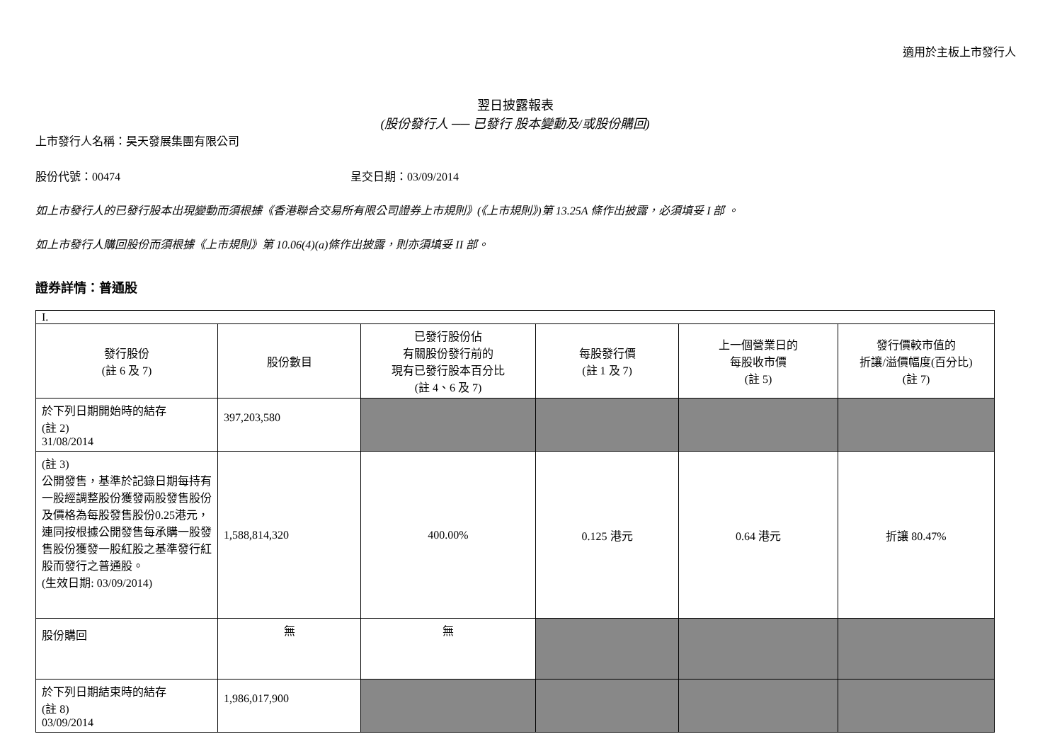適用於主板上市發行人
翌日披露報表
(股份發行人 ── 已發行 股本變動及/或股份購回)
上市發行人名稱：昊天發展集團有限公司
股份代號：00474 呈交日期：03/09/2014
如上市發行人的已發行股本出現變動而須根據《香港聯合交易所有限公司證券上市規則》(《上市規則》)第 13.25A 條作出披露，必須填妥 I 部 。
如上市發行人購回股份而須根據《上市規則》第 10.06(4)(a)條作出披露，則亦須填妥 II 部。
證券詳情：普通股
| I. | | | | | |
| 發行股份 (註 6 及 7) | 股份數目 | 已發行股份佔 有關股份發行前的 現有已發行股本百分比 (註 4、6 及 7) | 每股發行價 (註 1 及 7) | 上一個營業日的 每股收市價 (註 5) | 發行價較市值的 折讓/溢價幅度(百分比) (註 7) |
| 於下列日期開始時的結存 (註 2) 31/08/2014 | 397,203,580 | | | | |
| (註 3) 公開發售，基準於記錄日期每持有一股經調整股份獲發兩股發售股份及價格為每股發售股份0.25港元，連同按根據公開發售每承購一股發售股份獲發一股紅股之基準發行紅股而發行之普通股。 (生效日期: 03/09/2014) | 1,588,814,320 | 400.00% | 0.125 港元 | 0.64 港元 | 折讓 80.47% |
| 股份購回 | 無 | 無 | | | |
| 於下列日期結束時的結存 (註 8) 03/09/2014 | 1,986,017,900 | | | | |